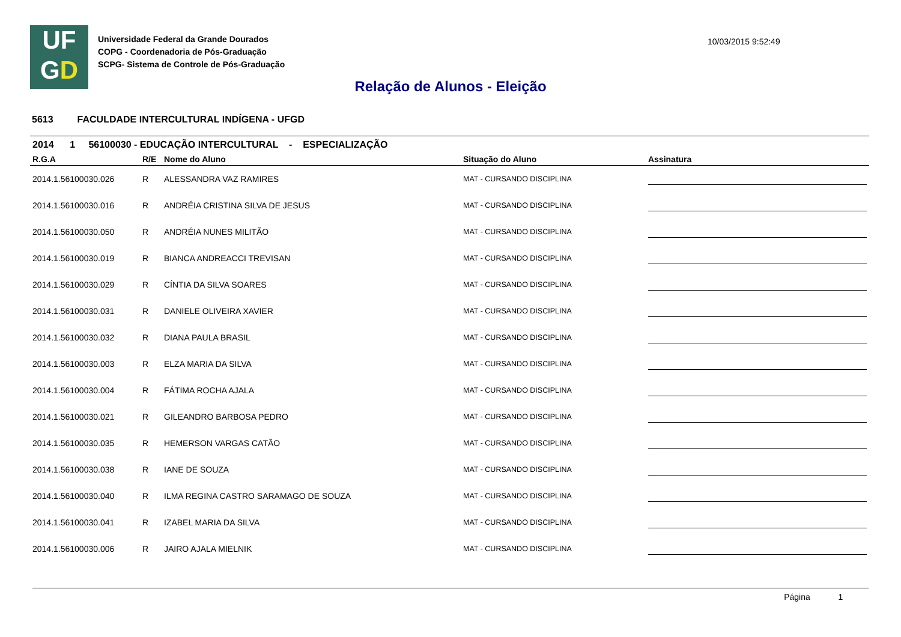UF
GD
Universidade Federal da Grande Dourados
COPG - Coordenadoria de Pós-Graduação
SCPG- Sistema de Controle de Pós-Graduação
10/03/2015 9:52:49
Relação de Alunos - Eleição
5613 FACULDADE INTERCULTURAL INDÍGENA - UFGD
2014 1 56100030 - EDUCAÇÃO INTERCULTURAL - ESPECIALIZAÇÃO
| R.G.A | R/E | Nome do Aluno | Situação do Aluno | Assinatura |
| --- | --- | --- | --- | --- |
| 2014.1.56100030.026 | R | ALESSANDRA VAZ RAMIRES | MAT - CURSANDO DISCIPLINA | |
| 2014.1.56100030.016 | R | ANDRÉIA CRISTINA SILVA DE JESUS | MAT - CURSANDO DISCIPLINA | |
| 2014.1.56100030.050 | R | ANDRÉIA NUNES MILITÃO | MAT - CURSANDO DISCIPLINA | |
| 2014.1.56100030.019 | R | BIANCA ANDREACCI TREVISAN | MAT - CURSANDO DISCIPLINA | |
| 2014.1.56100030.029 | R | CÍNTIA DA SILVA SOARES | MAT - CURSANDO DISCIPLINA | |
| 2014.1.56100030.031 | R | DANIELE OLIVEIRA XAVIER | MAT - CURSANDO DISCIPLINA | |
| 2014.1.56100030.032 | R | DIANA PAULA BRASIL | MAT - CURSANDO DISCIPLINA | |
| 2014.1.56100030.003 | R | ELZA MARIA DA SILVA | MAT - CURSANDO DISCIPLINA | |
| 2014.1.56100030.004 | R | FÁTIMA ROCHA AJALA | MAT - CURSANDO DISCIPLINA | |
| 2014.1.56100030.021 | R | GILEANDRO BARBOSA PEDRO | MAT - CURSANDO DISCIPLINA | |
| 2014.1.56100030.035 | R | HEMERSON VARGAS CATÃO | MAT - CURSANDO DISCIPLINA | |
| 2014.1.56100030.038 | R | IANE DE SOUZA | MAT - CURSANDO DISCIPLINA | |
| 2014.1.56100030.040 | R | ILMA REGINA CASTRO SARAMAGO DE SOUZA | MAT - CURSANDO DISCIPLINA | |
| 2014.1.56100030.041 | R | IZABEL MARIA DA SILVA | MAT - CURSANDO DISCIPLINA | |
| 2014.1.56100030.006 | R | JAIRO AJALA MIELNIK | MAT - CURSANDO DISCIPLINA | |
Página 1